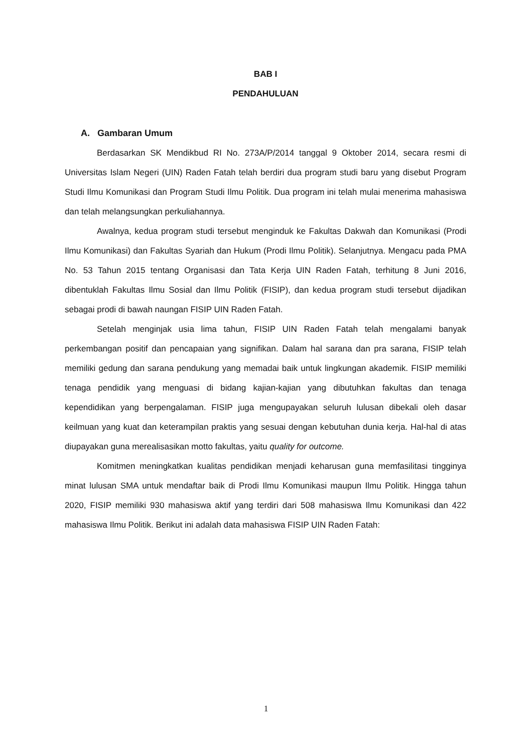BAB I
PENDAHULUAN
A. Gambaran Umum
Berdasarkan SK Mendikbud RI No. 273A/P/2014 tanggal 9 Oktober 2014, secara resmi di Universitas Islam Negeri (UIN) Raden Fatah telah berdiri dua program studi baru yang disebut Program Studi Ilmu Komunikasi dan Program Studi Ilmu Politik. Dua program ini telah mulai menerima mahasiswa dan telah melangsungkan perkuliahannya.
Awalnya, kedua program studi tersebut menginduk ke Fakultas Dakwah dan Komunikasi (Prodi Ilmu Komunikasi) dan Fakultas Syariah dan Hukum (Prodi Ilmu Politik). Selanjutnya. Mengacu pada PMA No. 53 Tahun 2015 tentang Organisasi dan Tata Kerja UIN Raden Fatah, terhitung 8 Juni 2016, dibentuklah Fakultas Ilmu Sosial dan Ilmu Politik (FISIP), dan kedua program studi tersebut dijadikan sebagai prodi di bawah naungan FISIP UIN Raden Fatah.
Setelah menginjak usia lima tahun, FISIP UIN Raden Fatah telah mengalami banyak perkembangan positif dan pencapaian yang signifikan. Dalam hal sarana dan pra sarana, FISIP telah memiliki gedung dan sarana pendukung yang memadai baik untuk lingkungan akademik. FISIP memiliki tenaga pendidik yang menguasi di bidang kajian-kajian yang dibutuhkan fakultas dan tenaga kependidikan yang berpengalaman. FISIP juga mengupayakan seluruh lulusan dibekali oleh dasar keilmuan yang kuat dan keterampilan praktis yang sesuai dengan kebutuhan dunia kerja. Hal-hal di atas diupayakan guna merealisasikan motto fakultas, yaitu quality for outcome.
Komitmen meningkatkan kualitas pendidikan menjadi keharusan guna memfasilitasi tingginya minat lulusan SMA untuk mendaftar baik di Prodi Ilmu Komunikasi maupun Ilmu Politik. Hingga tahun 2020, FISIP memiliki 930 mahasiswa aktif yang terdiri dari 508 mahasiswa Ilmu Komunikasi dan 422 mahasiswa Ilmu Politik. Berikut ini adalah data mahasiswa FISIP UIN Raden Fatah:
1